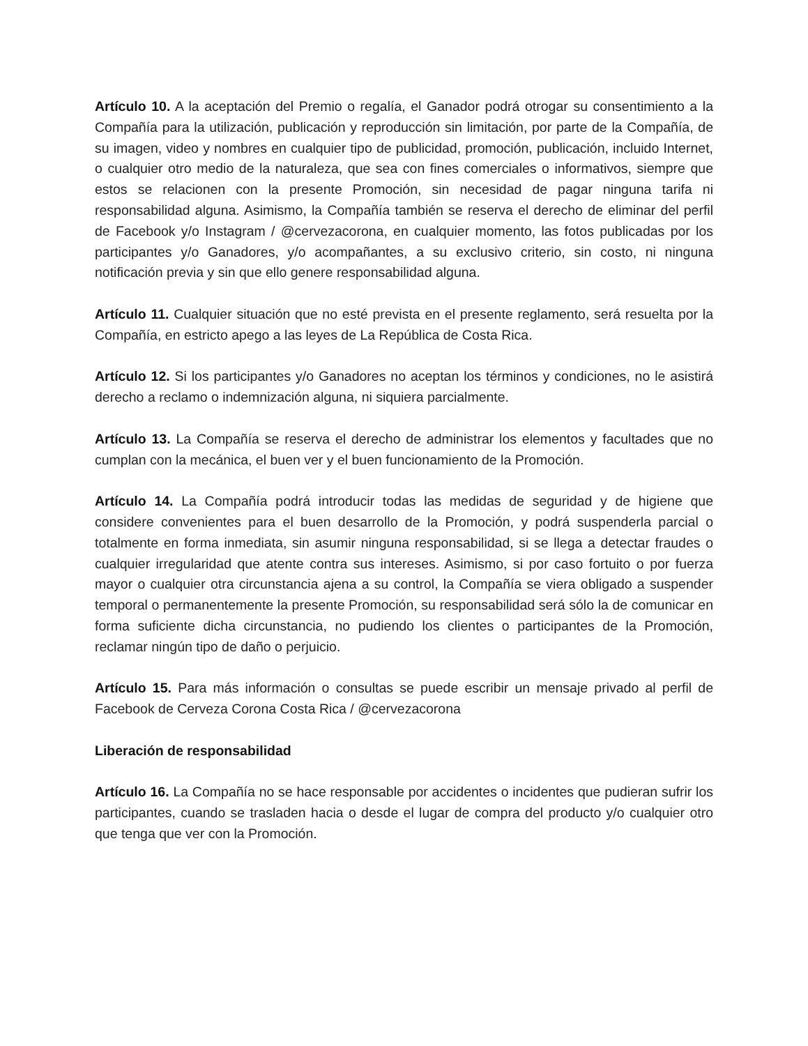Artículo 10. A la aceptación del Premio o regalía, el Ganador podrá otrogar su consentimiento a la Compañía para la utilización, publicación y reproducción sin limitación, por parte de la Compañía, de su imagen, video y nombres en cualquier tipo de publicidad, promoción, publicación, incluido Internet, o cualquier otro medio de la naturaleza, que sea con fines comerciales o informativos, siempre que estos se relacionen con la presente Promoción, sin necesidad de pagar ninguna tarifa ni responsabilidad alguna. Asimismo, la Compañía también se reserva el derecho de eliminar del perfil de Facebook y/o Instagram / @cervezacorona, en cualquier momento, las fotos publicadas por los participantes y/o Ganadores, y/o acompañantes, a su exclusivo criterio, sin costo, ni ninguna notificación previa y sin que ello genere responsabilidad alguna.
Artículo 11. Cualquier situación que no esté prevista en el presente reglamento, será resuelta por la Compañía, en estricto apego a las leyes de La República de Costa Rica.
Artículo 12. Si los participantes y/o Ganadores no aceptan los términos y condiciones, no le asistirá derecho a reclamo o indemnización alguna, ni siquiera parcialmente.
Artículo 13. La Compañía se reserva el derecho de administrar los elementos y facultades que no cumplan con la mecánica, el buen ver y el buen funcionamiento de la Promoción.
Artículo 14. La Compañía podrá introducir todas las medidas de seguridad y de higiene que considere convenientes para el buen desarrollo de la Promoción, y podrá suspenderla parcial o totalmente en forma inmediata, sin asumir ninguna responsabilidad, si se llega a detectar fraudes o cualquier irregularidad que atente contra sus intereses. Asimismo, si por caso fortuito o por fuerza mayor o cualquier otra circunstancia ajena a su control, la Compañía se viera obligado a suspender temporal o permanentemente la presente Promoción, su responsabilidad será sólo la de comunicar en forma suficiente dicha circunstancia, no pudiendo los clientes o participantes de la Promoción, reclamar ningún tipo de daño o perjuicio.
Artículo 15. Para más información o consultas se puede escribir un mensaje privado al perfil de Facebook de Cerveza Corona Costa Rica / @cervezacorona
Liberación de responsabilidad
Artículo 16. La Compañía no se hace responsable por accidentes o incidentes que pudieran sufrir los participantes, cuando se trasladen hacia o desde el lugar de compra del producto y/o cualquier otro que tenga que ver con la Promoción.